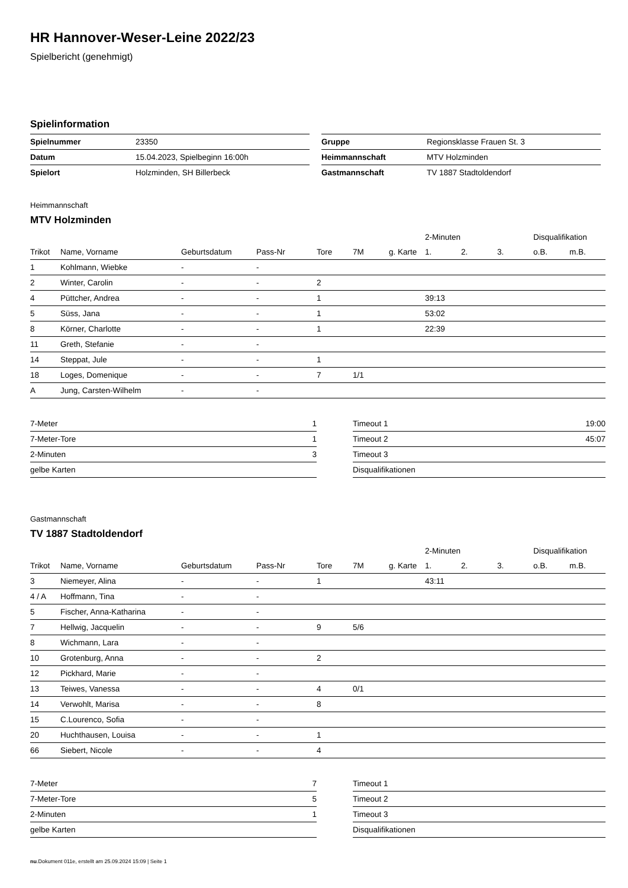HR Hannover-Weser-Leine 2022/23
Spielbericht (genehmigt)
Spielinformation
| Spielnummer | 23350 |
| Datum | 15.04.2023, Spielbeginn 16:00h |
| Spielort | Holzminden, SH Billerbeck |
| Gruppe | Regionsklasse Frauen St. 3 |
| Heimmannschaft | MTV Holzminden |
| Gastmannschaft | TV 1887 Stadtoldendorf |
Heimmannschaft
MTV Holzminden
| | | | | | | | 2-Minuten | | | Disqualifikation | |
| --- | --- | --- | --- | --- | --- | --- | --- | --- | --- | --- | --- |
| Trikot | Name, Vorname | Geburtsdatum | Pass-Nr | Tore | 7M | g. Karte | 1. | 2. | 3. | o.B. | m.B. |
| 1 | Kohlmann, Wiebke | - | - | | | | | | | | |
| 2 | Winter, Carolin | - | - | 2 | | | | | | | |
| 4 | Püttcher, Andrea | - | - | 1 | | | 39:13 | | | | |
| 5 | Süss, Jana | - | - | 1 | | | 53:02 | | | | |
| 8 | Körner, Charlotte | - | - | 1 | | | 22:39 | | | | |
| 11 | Greth, Stefanie | - | - | | | | | | | | |
| 14 | Steppat, Jule | - | - | 1 | | | | | | | |
| 18 | Loges, Domenique | - | - | 7 | 1/1 | | | | | | |
| A | Jung, Carsten-Wilhelm | - | - | | | | | | | | |
| 7-Meter | 1 |
| 7-Meter-Tore | 1 |
| 2-Minuten | 3 |
| gelbe Karten | |
| Timeout 1 | 19:00 |
| Timeout 2 | 45:07 |
| Timeout 3 | |
| Disqualifikationen | |
Gastmannschaft
TV 1887 Stadtoldendorf
| | | | | | | | 2-Minuten | | | Disqualifikation | |
| --- | --- | --- | --- | --- | --- | --- | --- | --- | --- | --- | --- |
| Trikot | Name, Vorname | Geburtsdatum | Pass-Nr | Tore | 7M | g. Karte | 1. | 2. | 3. | o.B. | m.B. |
| 3 | Niemeyer, Alina | - | - | 1 | | | 43:11 | | | | |
| 4 / A | Hoffmann, Tina | - | - | | | | | | | | |
| 5 | Fischer, Anna-Katharina | - | - | | | | | | | | |
| 7 | Hellwig, Jacquelin | - | - | 9 | 5/6 | | | | | | |
| 8 | Wichmann, Lara | - | - | | | | | | | | |
| 10 | Grotenburg, Anna | - | - | 2 | | | | | | | |
| 12 | Pickhard, Marie | - | - | | | | | | | | |
| 13 | Teiwes, Vanessa | - | - | 4 | 0/1 | | | | | | |
| 14 | Verwohlt, Marisa | - | - | 8 | | | | | | | |
| 15 | C.Lourenco, Sofia | - | - | | | | | | | | |
| 20 | Huchthausen, Louisa | - | - | 1 | | | | | | | |
| 66 | Siebert, Nicole | - | - | 4 | | | | | | | |
| 7-Meter | 7 |
| 7-Meter-Tore | 5 |
| 2-Minuten | 1 |
| gelbe Karten | |
| Timeout 1 | |
| Timeout 2 | |
| Timeout 3 | |
| Disqualifikationen | |
nu.Dokument 011e, erstellt am 25.09.2024 15:09 | Seite 1